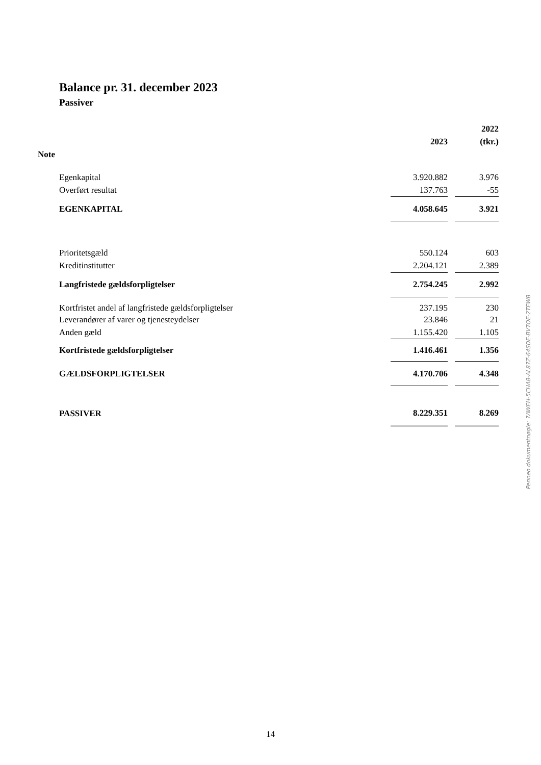Balance pr. 31. december 2023
Passiver
| | | | 2022 |
| --- | --- | --- | --- |
| | 2023 | | (tkr.) |
| Note | | | |
| Egenkapital | 3.920.882 | | 3.976 |
| Overført resultat | 137.763 | | -55 |
| EGENKAPITAL | 4.058.645 | | 3.921 |
| Prioritetsgæld | 550.124 | | 603 |
| Kreditinstitutter | 2.204.121 | | 2.389 |
| Langfristede gældsforpligtelser | 2.754.245 | | 2.992 |
| Kortfristet andel af langfristede gældsforpligtelser | 237.195 | | 230 |
| Leverandører af varer og tjenesteydelser | 23.846 | | 21 |
| Anden gæld | 1.155.420 | | 1.105 |
| Kortfristede gældsforpligtelser | 1.416.461 | | 1.356 |
| GÆLDSFORPLIGTELSER | 4.170.706 | | 4.348 |
| PASSIVER | 8.229.351 | | 8.269 |
Penneo dokumentnøgle: 7AWEH-5CHA8-AL87Z-64SDE-BV7OE-2TEWB
14